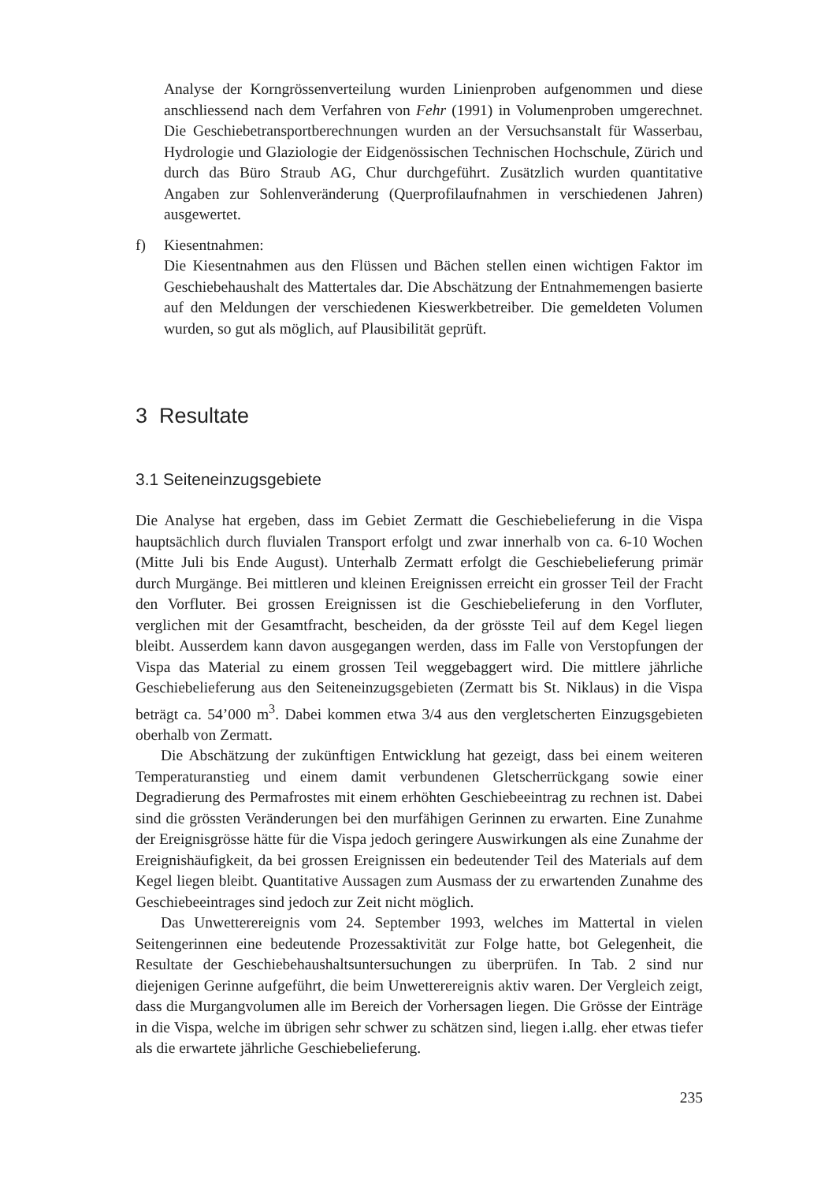Analyse der Korngrössenverteilung wurden Linienproben aufgenommen und diese anschliessend nach dem Verfahren von Fehr (1991) in Volumenproben umgerechnet. Die Geschiebetransportberechnungen wurden an der Versuchsanstalt für Wasserbau, Hydrologie und Glaziologie der Eidgenössischen Technischen Hochschule, Zürich und durch das Büro Straub AG, Chur durchgeführt. Zusätzlich wurden quantitative Angaben zur Sohlenveränderung (Querprofilaufnahmen in verschiedenen Jahren) ausgewertet.
f) Kiesentnahmen:
Die Kiesentnahmen aus den Flüssen und Bächen stellen einen wichtigen Faktor im Geschiebehaushalt des Mattertales dar. Die Abschätzung der Entnahmemengen basierte auf den Meldungen der verschiedenen Kieswerkbetreiber. Die gemeldeten Volumen wurden, so gut als möglich, auf Plausibilität geprüft.
3 Resultate
3.1 Seiteneinzugsgebiete
Die Analyse hat ergeben, dass im Gebiet Zermatt die Geschiebelieferung in die Vispa hauptsächlich durch fluvialen Transport erfolgt und zwar innerhalb von ca. 6-10 Wochen (Mitte Juli bis Ende August). Unterhalb Zermatt erfolgt die Geschiebelieferung primär durch Murgänge. Bei mittleren und kleinen Ereignissen erreicht ein grosser Teil der Fracht den Vorfluter. Bei grossen Ereignissen ist die Geschiebelieferung in den Vorfluter, verglichen mit der Gesamtfracht, bescheiden, da der grösste Teil auf dem Kegel liegen bleibt. Ausserdem kann davon ausgegangen werden, dass im Falle von Verstopfungen der Vispa das Material zu einem grossen Teil weggebaggert wird. Die mittlere jährliche Geschiebelieferung aus den Seiteneinzugsgebieten (Zermatt bis St. Niklaus) in die Vispa beträgt ca. 54’000 m<sup>3</sup>. Dabei kommen etwa 3/4 aus den vergletscherten Einzugsgebieten oberhalb von Zermatt.
Die Abschätzung der zukünftigen Entwicklung hat gezeigt, dass bei einem weiteren Temperaturanstieg und einem damit verbundenen Gletscherrückgang sowie einer Degradierung des Permafrostes mit einem erhöhten Geschiebeeintrag zu rechnen ist. Dabei sind die grössten Veränderungen bei den murfähigen Gerinnen zu erwarten. Eine Zunahme der Ereignisgrösse hätte für die Vispa jedoch geringere Auswirkungen als eine Zunahme der Ereignishäufigkeit, da bei grossen Ereignissen ein bedeutender Teil des Materials auf dem Kegel liegen bleibt. Quantitative Aussagen zum Ausmass der zu erwartenden Zunahme des Geschiebeeintrages sind jedoch zur Zeit nicht möglich.
Das Unwetterereignis vom 24. September 1993, welches im Mattertal in vielen Seitengerinnen eine bedeutende Prozessaktivität zur Folge hatte, bot Gelegenheit, die Resultate der Geschiebehaushaltsuntersuchungen zu überprüfen. In Tab. 2 sind nur diejenigen Gerinne aufgeführt, die beim Unwetterereignis aktiv waren. Der Vergleich zeigt, dass die Murgangvolumen alle im Bereich der Vorhersagen liegen. Die Grösse der Einträge in die Vispa, welche im übrigen sehr schwer zu schätzen sind, liegen i.allg. eher etwas tiefer als die erwartete jährliche Geschiebelieferung.
235